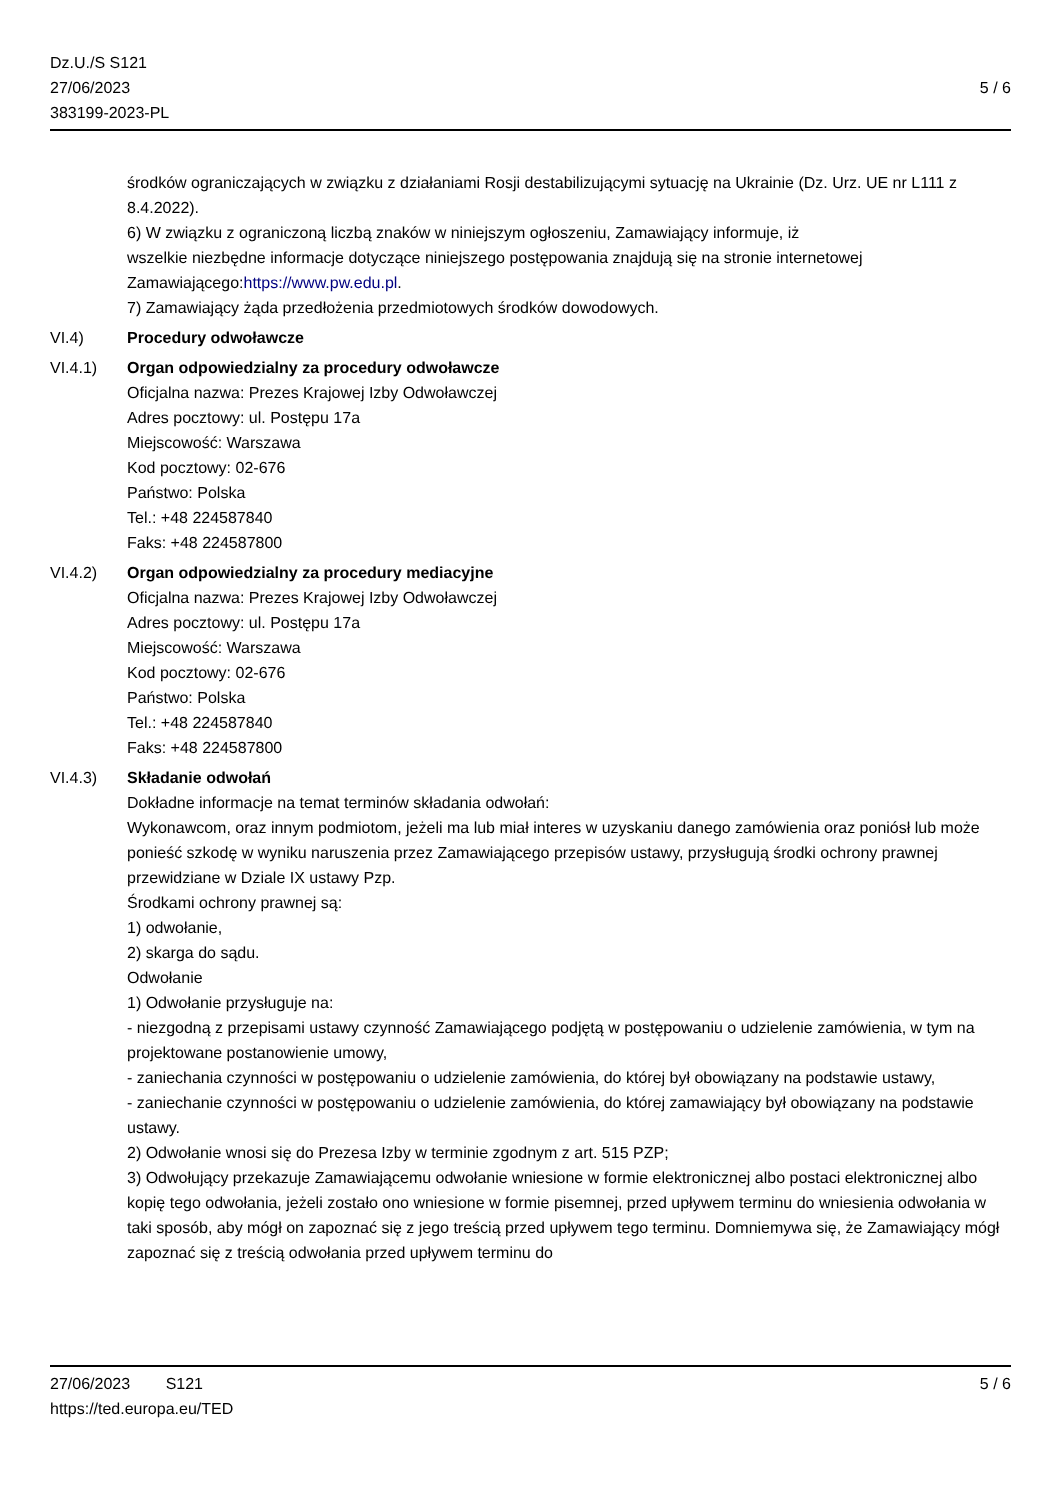Dz.U./S S121
27/06/2023
383199-2023-PL
5 / 6
środków ograniczających w związku z działaniami Rosji destabilizującymi sytuację na Ukrainie (Dz. Urz. UE nr L111 z 8.4.2022).
6) W związku z ograniczoną liczbą znaków w niniejszym ogłoszeniu, Zamawiający informuje, iż
wszelkie niezbędne informacje dotyczące niniejszego postępowania znajdują się na stronie internetowej Zamawiającego:https://www.pw.edu.pl.
7) Zamawiający żąda przedłożenia przedmiotowych środków dowodowych.
VI.4) Procedury odwoławcze
VI.4.1) Organ odpowiedzialny za procedury odwoławcze
Oficjalna nazwa: Prezes Krajowej Izby Odwoławczej
Adres pocztowy: ul. Postępu 17a
Miejscowość: Warszawa
Kod pocztowy: 02-676
Państwo: Polska
Tel.: +48 224587840
Faks: +48 224587800
VI.4.2) Organ odpowiedzialny za procedury mediacyjne
Oficjalna nazwa: Prezes Krajowej Izby Odwoławczej
Adres pocztowy: ul. Postępu 17a
Miejscowość: Warszawa
Kod pocztowy: 02-676
Państwo: Polska
Tel.: +48 224587840
Faks: +48 224587800
VI.4.3) Składanie odwołań
Dokładne informacje na temat terminów składania odwołań:
Wykonawcom, oraz innym podmiotom, jeżeli ma lub miał interes w uzyskaniu danego zamówienia oraz poniósł lub może ponieść szkodę w wyniku naruszenia przez Zamawiającego przepisów ustawy, przysługują środki ochrony prawnej przewidziane w Dziale IX ustawy Pzp.
Środkami ochrony prawnej są:
1) odwołanie,
2) skarga do sądu.
Odwołanie
1) Odwołanie przysługuje na:
- niezgodną z przepisami ustawy czynność Zamawiającego podjętą w postępowaniu o udzielenie zamówienia, w tym na projektowane postanowienie umowy,
- zaniechania czynności w postępowaniu o udzielenie zamówienia, do której był obowiązany na podstawie ustawy,
- zaniechanie czynności w postępowaniu o udzielenie zamówienia, do której zamawiający był obowiązany na podstawie ustawy.
2) Odwołanie wnosi się do Prezesa Izby w terminie zgodnym z art. 515 PZP;
3) Odwołujący przekazuje Zamawiającemu odwołanie wniesione w formie elektronicznej albo postaci elektronicznej albo kopię tego odwołania, jeżeli zostało ono wniesione w formie pisemnej, przed upływem terminu do wniesienia odwołania w taki sposób, aby mógł on zapoznać się z jego treścią przed upływem tego terminu. Domniemywa się, że Zamawiający mógł zapoznać się z treścią odwołania przed upływem terminu do
27/06/2023 S121
https://ted.europa.eu/TED
5 / 6